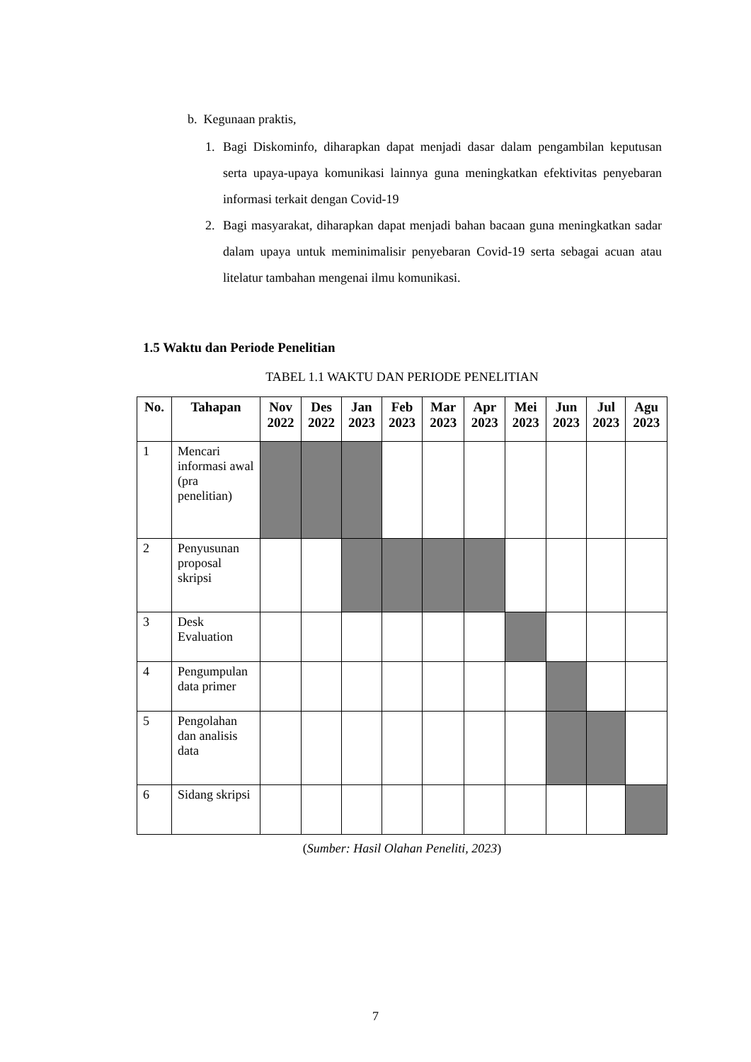b. Kegunaan praktis,
1. Bagi Diskominfo, diharapkan dapat menjadi dasar dalam pengambilan keputusan serta upaya-upaya komunikasi lainnya guna meningkatkan efektivitas penyebaran informasi terkait dengan Covid-19
2. Bagi masyarakat, diharapkan dapat menjadi bahan bacaan guna meningkatkan sadar dalam upaya untuk meminimalisir penyebaran Covid-19 serta sebagai acuan atau litelatur tambahan mengenai ilmu komunikasi.
1.5 Waktu dan Periode Penelitian
TABEL 1.1 WAKTU DAN PERIODE PENELITIAN
| No. | Tahapan | Nov 2022 | Des 2022 | Jan 2023 | Feb 2023 | Mar 2023 | Apr 2023 | Mei 2023 | Jun 2023 | Jul 2023 | Agu 2023 |
| --- | --- | --- | --- | --- | --- | --- | --- | --- | --- | --- | --- |
| 1 | Mencari informasi awal (pra penelitian) | | | | | | | | | | |
| 2 | Penyusunan proposal skripsi | | | | | | | | | | |
| 3 | Desk Evaluation | | | | | | | | | | |
| 4 | Pengumpulan data primer | | | | | | | | | | |
| 5 | Pengolahan dan analisis data | | | | | | | | | | |
| 6 | Sidang skripsi | | | | | | | | | | |
(Sumber: Hasil Olahan Peneliti, 2023)
7